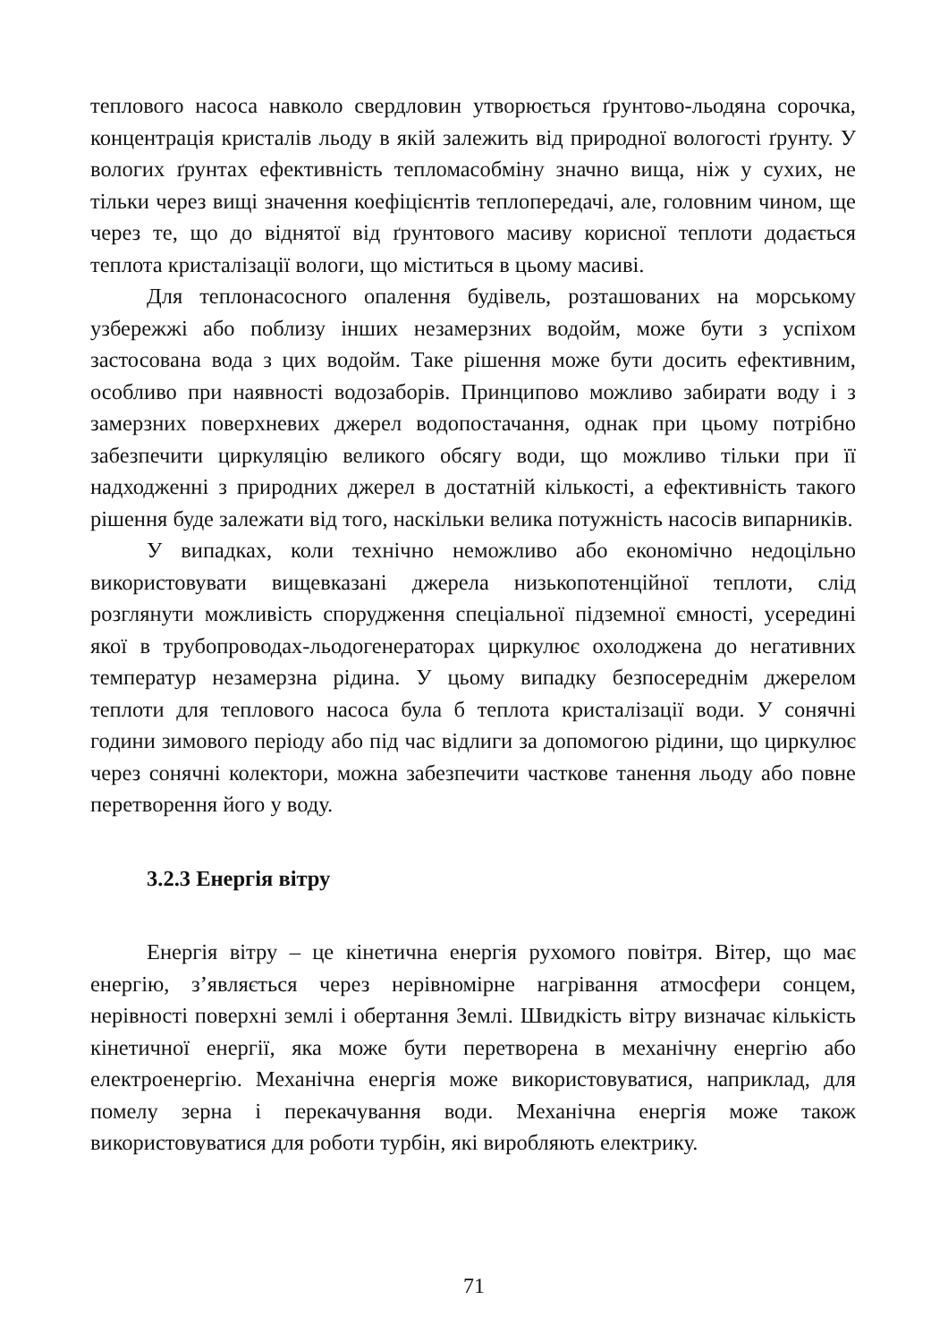теплового насоса навколо свердловин утворюється ґрунтово-льодяна сорочка, концентрація кристалів льоду в якій залежить від природної вологості ґрунту. У вологих ґрунтах ефективність тепломасобміну значно вища, ніж у сухих, не тільки через вищі значення коефіцієнтів теплопередачі, але, головним чином, ще через те, що до віднятої від ґрунтового масиву корисної теплоти додається теплота кристалізації вологи, що міститься в цьому масиві.
Для теплонасосного опалення будівель, розташованих на морському узбережжі або поблизу інших незамерзних водойм, може бути з успіхом застосована вода з цих водойм. Таке рішення може бути досить ефективним, особливо при наявності водозаборів. Принципово можливо забирати воду і з замерзних поверхневих джерел водопостачання, однак при цьому потрібно забезпечити циркуляцію великого обсягу води, що можливо тільки при її надходженні з природних джерел в достатній кількості, а ефективність такого рішення буде залежати від того, наскільки велика потужність насосів випарників.
У випадках, коли технічно неможливо або економічно недоцільно використовувати вищевказані джерела низькопотенційної теплоти, слід розглянути можливість спорудження спеціальної підземної ємності, усередині якої в трубопроводах-льодогенераторах циркулює охолоджена до негативних температур незамерзна рідина. У цьому випадку безпосереднім джерелом теплоти для теплового насоса була б теплота кристалізації води. У сонячні години зимового періоду або під час відлиги за допомогою рідини, що циркулює через сонячні колектори, можна забезпечити часткове танення льоду або повне перетворення його у воду.
3.2.3 Енергія вітру
Енергія вітру – це кінетична енергія рухомого повітря. Вітер, що має енергію, з’являється через нерівномірне нагрівання атмосфери сонцем, нерівності поверхні землі і обертання Землі. Швидкість вітру визначає кількість кінетичної енергії, яка може бути перетворена в механічну енергію або електроенергію. Механічна енергія може використовуватися, наприклад, для помелу зерна і перекачування води. Механічна енергія може також використовуватися для роботи турбін, які виробляють електрику.
71